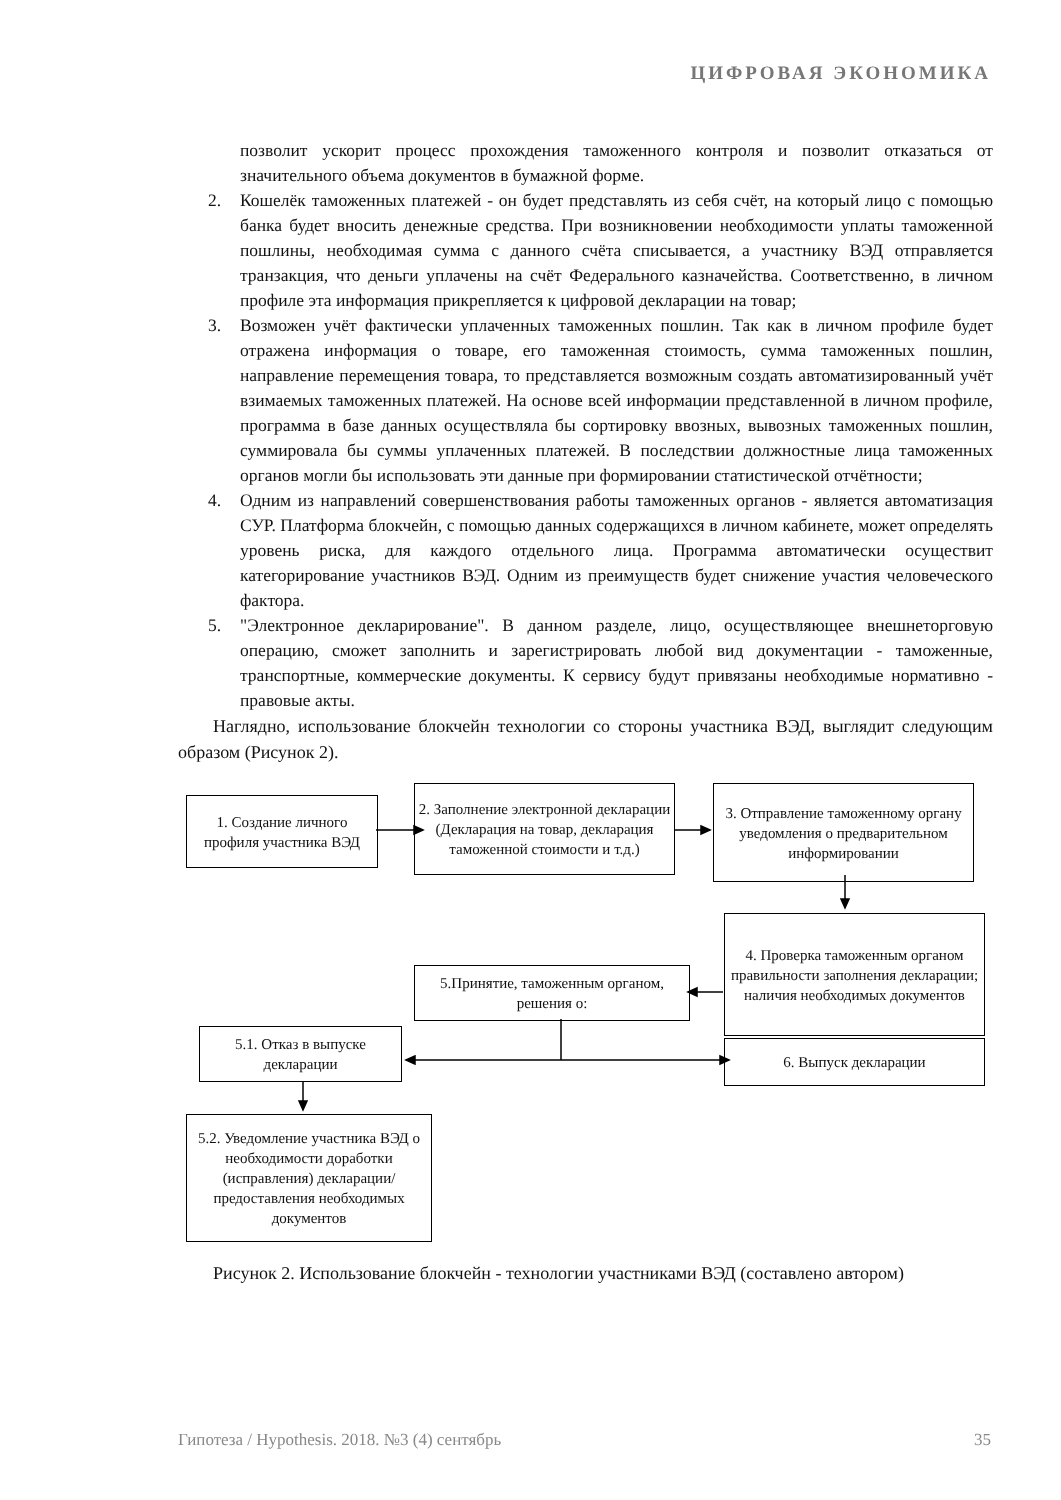ЦИФРОВАЯ ЭКОНОМИКА
позволит ускорит процесс прохождения таможенного контроля и позволит отказаться от значительного объема документов в бумажной форме.
2. Кошелёк таможенных платежей - он будет представлять из себя счёт, на который лицо с помощью банка будет вносить денежные средства. При возникновении необходимости уплаты таможенной пошлины, необходимая сумма с данного счёта списывается, а участнику ВЭД отправляется транзакция, что деньги уплачены на счёт Федерального казначейства. Соответственно, в личном профиле эта информация прикрепляется к цифровой декларации на товар;
3. Возможен учёт фактически уплаченных таможенных пошлин. Так как в личном профиле будет отражена информация о товаре, его таможенная стоимость, сумма таможенных пошлин, направление перемещения товара, то представляется возможным создать автоматизированный учёт взимаемых таможенных платежей. На основе всей информации представленной в личном профиле, программа в базе данных осуществляла бы сортировку ввозных, вывозных таможенных пошлин, суммировала бы суммы уплаченных платежей. В последствии должностные лица таможенных органов могли бы использовать эти данные при формировании статистической отчётности;
4. Одним из направлений совершенствования работы таможенных органов - является автоматизация СУР. Платформа блокчейн, с помощью данных содержащихся в личном кабинете, может определять уровень риска, для каждого отдельного лица. Программа автоматически осуществит категорирование участников ВЭД. Одним из преимуществ будет снижение участия человеческого фактора.
5. "Электронное декларирование". В данном разделе, лицо, осуществляющее внешнеторговую операцию, сможет заполнить и зарегистрировать любой вид документации - таможенные, транспортные, коммерческие документы. К сервису будут привязаны необходимые нормативно - правовые акты.
Наглядно, использование блокчейн технологии со стороны участника ВЭД, выглядит следующим образом (Рисунок 2).
1. Создание личного профиля участника ВЭД
2. Заполнение электронной декларации (Декларация на товар, декларация таможенной стоимости и т.д.)
3. Отправление таможенному органу уведомления о предварительном информировании
4. Проверка таможенным органом правильности заполнения декларации; наличия необходимых документов
5.Принятие, таможенным органом, решения о:
5.1. Отказ в выпуске декларации
6. Выпуск декларации
5.2. Уведомление участника ВЭД о необходимости доработки (исправления) декларации/предоставления необходимых документов
Рисунок 2. Использование блокчейн - технологии участниками ВЭД (составлено автором)
Гипотеза / Hypothesis. 2018. №3 (4) сентябрь 35